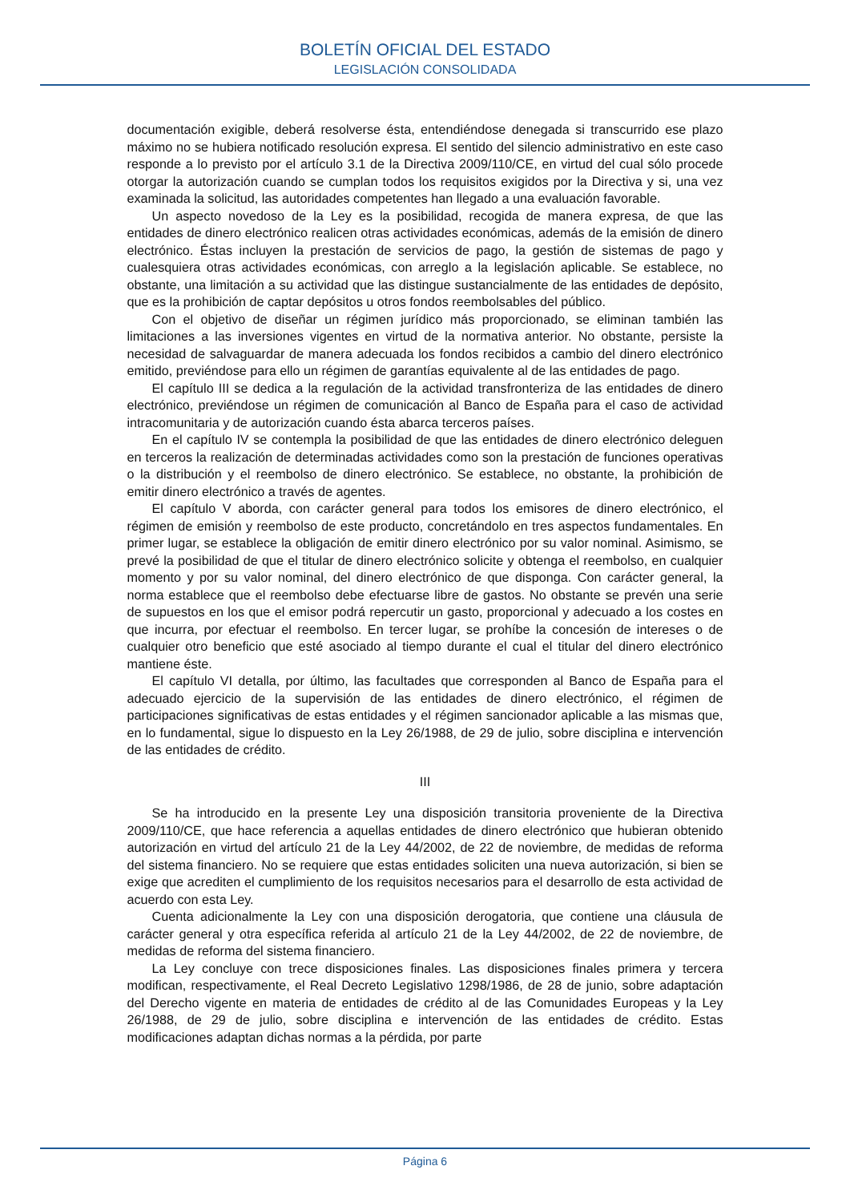BOLETÍN OFICIAL DEL ESTADO
LEGISLACIÓN CONSOLIDADA
documentación exigible, deberá resolverse ésta, entendiéndose denegada si transcurrido ese plazo máximo no se hubiera notificado resolución expresa. El sentido del silencio administrativo en este caso responde a lo previsto por el artículo 3.1 de la Directiva 2009/110/CE, en virtud del cual sólo procede otorgar la autorización cuando se cumplan todos los requisitos exigidos por la Directiva y si, una vez examinada la solicitud, las autoridades competentes han llegado a una evaluación favorable.
Un aspecto novedoso de la Ley es la posibilidad, recogida de manera expresa, de que las entidades de dinero electrónico realicen otras actividades económicas, además de la emisión de dinero electrónico. Éstas incluyen la prestación de servicios de pago, la gestión de sistemas de pago y cualesquiera otras actividades económicas, con arreglo a la legislación aplicable. Se establece, no obstante, una limitación a su actividad que las distingue sustancialmente de las entidades de depósito, que es la prohibición de captar depósitos u otros fondos reembolsables del público.
Con el objetivo de diseñar un régimen jurídico más proporcionado, se eliminan también las limitaciones a las inversiones vigentes en virtud de la normativa anterior. No obstante, persiste la necesidad de salvaguardar de manera adecuada los fondos recibidos a cambio del dinero electrónico emitido, previéndose para ello un régimen de garantías equivalente al de las entidades de pago.
El capítulo III se dedica a la regulación de la actividad transfronteriza de las entidades de dinero electrónico, previéndose un régimen de comunicación al Banco de España para el caso de actividad intracomunitaria y de autorización cuando ésta abarca terceros países.
En el capítulo IV se contempla la posibilidad de que las entidades de dinero electrónico deleguen en terceros la realización de determinadas actividades como son la prestación de funciones operativas o la distribución y el reembolso de dinero electrónico. Se establece, no obstante, la prohibición de emitir dinero electrónico a través de agentes.
El capítulo V aborda, con carácter general para todos los emisores de dinero electrónico, el régimen de emisión y reembolso de este producto, concretándolo en tres aspectos fundamentales. En primer lugar, se establece la obligación de emitir dinero electrónico por su valor nominal. Asimismo, se prevé la posibilidad de que el titular de dinero electrónico solicite y obtenga el reembolso, en cualquier momento y por su valor nominal, del dinero electrónico de que disponga. Con carácter general, la norma establece que el reembolso debe efectuarse libre de gastos. No obstante se prevén una serie de supuestos en los que el emisor podrá repercutir un gasto, proporcional y adecuado a los costes en que incurra, por efectuar el reembolso. En tercer lugar, se prohíbe la concesión de intereses o de cualquier otro beneficio que esté asociado al tiempo durante el cual el titular del dinero electrónico mantiene éste.
El capítulo VI detalla, por último, las facultades que corresponden al Banco de España para el adecuado ejercicio de la supervisión de las entidades de dinero electrónico, el régimen de participaciones significativas de estas entidades y el régimen sancionador aplicable a las mismas que, en lo fundamental, sigue lo dispuesto en la Ley 26/1988, de 29 de julio, sobre disciplina e intervención de las entidades de crédito.
III
Se ha introducido en la presente Ley una disposición transitoria proveniente de la Directiva 2009/110/CE, que hace referencia a aquellas entidades de dinero electrónico que hubieran obtenido autorización en virtud del artículo 21 de la Ley 44/2002, de 22 de noviembre, de medidas de reforma del sistema financiero. No se requiere que estas entidades soliciten una nueva autorización, si bien se exige que acrediten el cumplimiento de los requisitos necesarios para el desarrollo de esta actividad de acuerdo con esta Ley.
Cuenta adicionalmente la Ley con una disposición derogatoria, que contiene una cláusula de carácter general y otra específica referida al artículo 21 de la Ley 44/2002, de 22 de noviembre, de medidas de reforma del sistema financiero.
La Ley concluye con trece disposiciones finales. Las disposiciones finales primera y tercera modifican, respectivamente, el Real Decreto Legislativo 1298/1986, de 28 de junio, sobre adaptación del Derecho vigente en materia de entidades de crédito al de las Comunidades Europeas y la Ley 26/1988, de 29 de julio, sobre disciplina e intervención de las entidades de crédito. Estas modificaciones adaptan dichas normas a la pérdida, por parte
Página 6